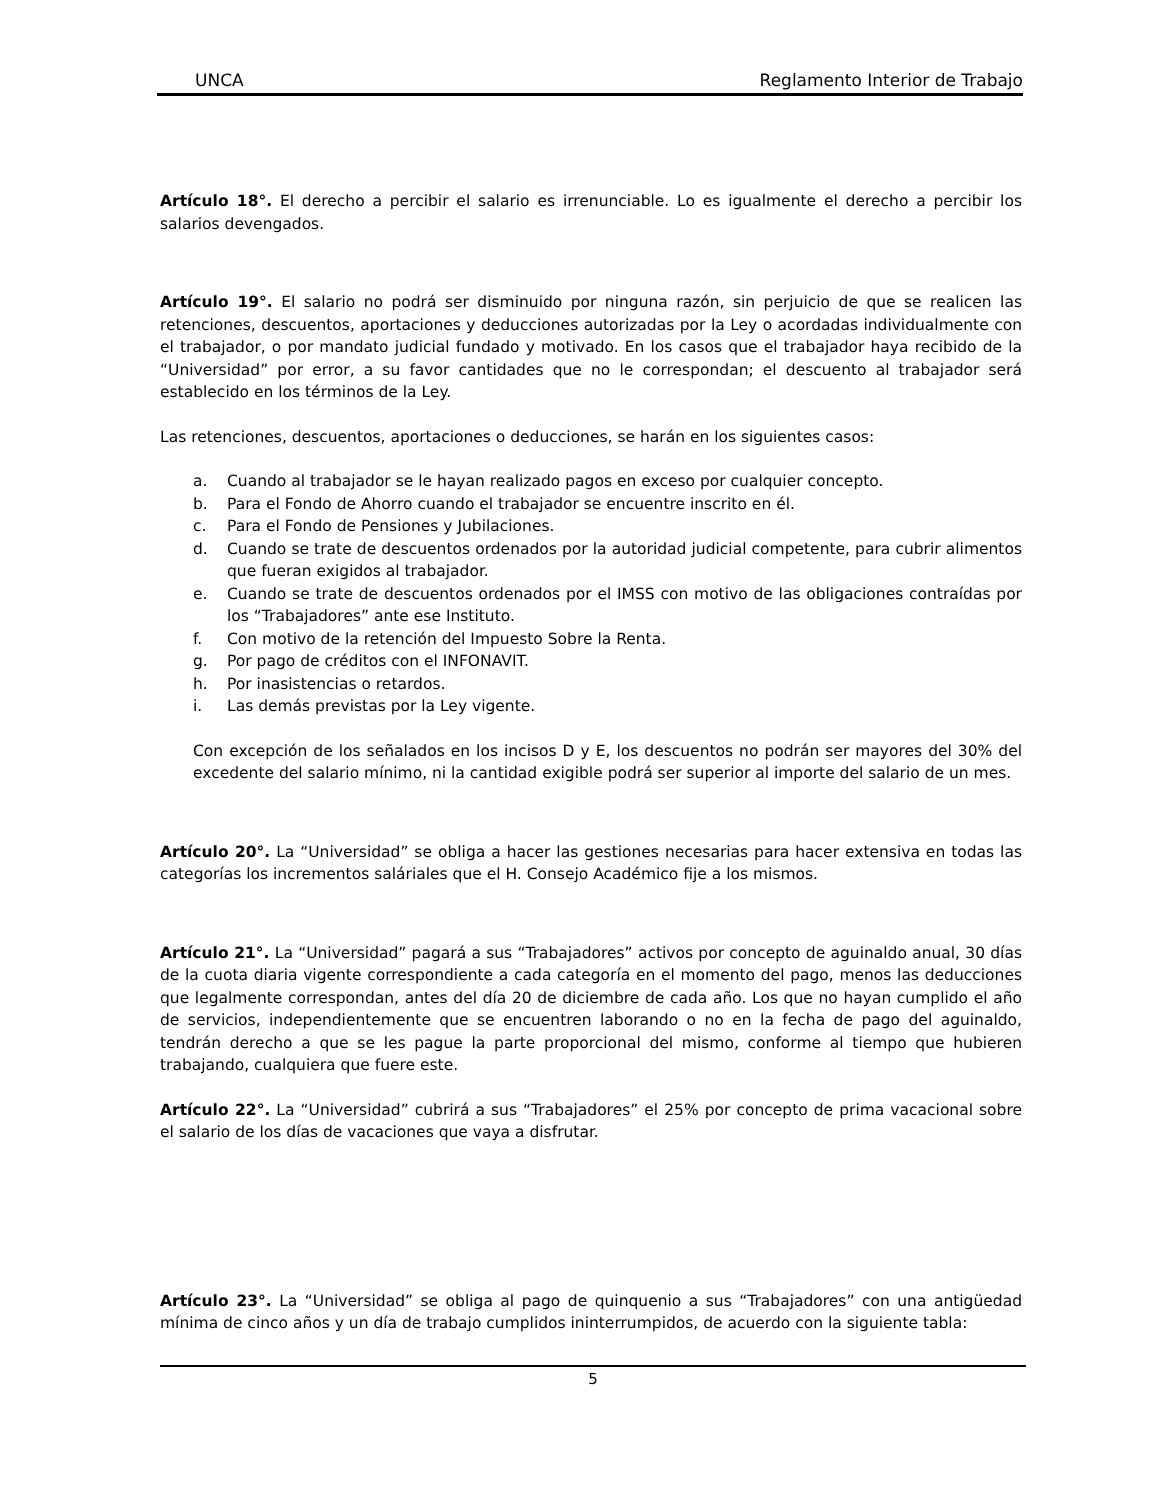UNCA Reglamento Interior de Trabajo
Artículo 18°. El derecho a percibir el salario es irrenunciable. Lo es igualmente el derecho a percibir los salarios devengados.
Artículo 19°. El salario no podrá ser disminuido por ninguna razón, sin perjuicio de que se realicen las retenciones, descuentos, aportaciones y deducciones autorizadas por la Ley o acordadas individualmente con el trabajador, o por mandato judicial fundado y motivado. En los casos que el trabajador haya recibido de la “Universidad” por error, a su favor cantidades que no le correspondan; el descuento al trabajador será establecido en los términos de la Ley.
Las retenciones, descuentos, aportaciones o deducciones, se harán en los siguientes casos:
a. Cuando al trabajador se le hayan realizado pagos en exceso por cualquier concepto.
b. Para el Fondo de Ahorro cuando el trabajador se encuentre inscrito en él.
c. Para el Fondo de Pensiones y Jubilaciones.
d. Cuando se trate de descuentos ordenados por la autoridad judicial competente, para cubrir alimentos que fueran exigidos al trabajador.
e. Cuando se trate de descuentos ordenados por el IMSS con motivo de las obligaciones contraídas por los “Trabajadores” ante ese Instituto.
f. Con motivo de la retención del Impuesto Sobre la Renta.
g. Por pago de créditos con el INFONAVIT.
h. Por inasistencias o retardos.
i. Las demás previstas por la Ley vigente.
Con excepción de los señalados en los incisos D y E, los descuentos no podrán ser mayores del 30% del excedente del salario mínimo, ni la cantidad exigible podrá ser superior al importe del salario de un mes.
Artículo 20°. La “Universidad” se obliga a hacer las gestiones necesarias para hacer extensiva en todas las categorías los incrementos saláriales que el H. Consejo Académico fije a los mismos.
Artículo 21°. La “Universidad” pagará a sus “Trabajadores” activos por concepto de aguinaldo anual, 30 días de la cuota diaria vigente correspondiente a cada categoría en el momento del pago, menos las deducciones que legalmente correspondan, antes del día 20 de diciembre de cada año. Los que no hayan cumplido el año de servicios, independientemente que se encuentren laborando o no en la fecha de pago del aguinaldo, tendrán derecho a que se les pague la parte proporcional del mismo, conforme al tiempo que hubieren trabajando, cualquiera que fuere este.
Artículo 22°. La “Universidad” cubrirá a sus “Trabajadores” el 25% por concepto de prima vacacional sobre el salario de los días de vacaciones que vaya a disfrutar.
Artículo 23°. La “Universidad” se obliga al pago de quinquenio a sus “Trabajadores” con una antigüedad mínima de cinco años y un día de trabajo cumplidos ininterrumpidos, de acuerdo con la siguiente tabla:
5